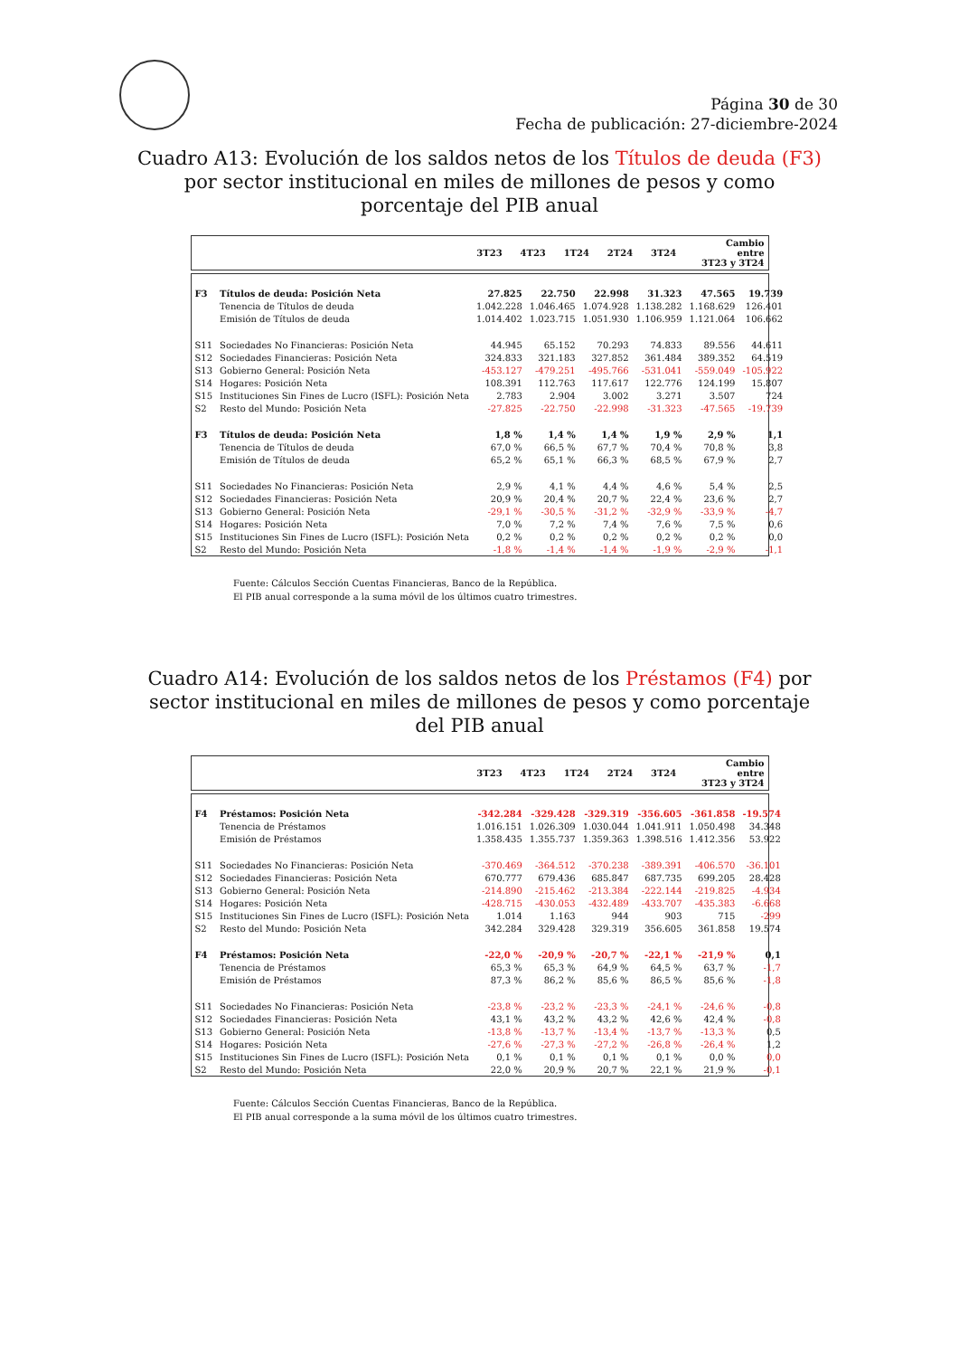Página 30 de 30
Fecha de publicación: 27-diciembre-2024
Cuadro A13: Evolución de los saldos netos de los Títulos de deuda (F3) por sector institucional en miles de millones de pesos y como porcentaje del PIB anual
| | 3T23 | 4T23 | 1T24 | 2T24 | 3T24 | Cambio entre 3T23 y 3T24 |
| --- | --- | --- | --- | --- | --- | --- |
| F3 | Títulos de deuda: Posición Neta | 27.825 | 22.750 | 22.998 | 31.323 | 47.565 | 19.739 |
| | Tenencia de Títulos de deuda | 1.042.228 | 1.046.465 | 1.074.928 | 1.138.282 | 1.168.629 | 126.401 |
| | Emisión de Títulos de deuda | 1.014.402 | 1.023.715 | 1.051.930 | 1.106.959 | 1.121.064 | 106.662 |
| S11 | Sociedades No Financieras: Posición Neta | 44.945 | 65.152 | 70.293 | 74.833 | 89.556 | 44.611 |
| S12 | Sociedades Financieras: Posición Neta | 324.833 | 321.183 | 327.852 | 361.484 | 389.352 | 64.519 |
| S13 | Gobierno General: Posición Neta | -453.127 | -479.251 | -495.766 | -531.041 | -559.049 | -105.922 |
| S14 | Hogares: Posición Neta | 108.391 | 112.763 | 117.617 | 122.776 | 124.199 | 15.807 |
| S15 | Instituciones Sin Fines de Lucro (ISFL): Posición Neta | 2.783 | 2.904 | 3.002 | 3.271 | 3.507 | 724 |
| S2 | Resto del Mundo: Posición Neta | -27.825 | -22.750 | -22.998 | -31.323 | -47.565 | -19.739 |
| F3 | Títulos de deuda: Posición Neta | 1,8 % | 1,4 % | 1,4 % | 1,9 % | 2,9 % | 1,1 |
| | Tenencia de Títulos de deuda | 67,0 % | 66,5 % | 67,7 % | 70,4 % | 70,8 % | 3,8 |
| | Emisión de Títulos de deuda | 65,2 % | 65,1 % | 66,3 % | 68,5 % | 67,9 % | 2,7 |
| S11 | Sociedades No Financieras: Posición Neta | 2,9 % | 4,1 % | 4,4 % | 4,6 % | 5,4 % | 2,5 |
| S12 | Sociedades Financieras: Posición Neta | 20,9 % | 20,4 % | 20,7 % | 22,4 % | 23,6 % | 2,7 |
| S13 | Gobierno General: Posición Neta | -29,1 % | -30,5 % | -31,2 % | -32,9 % | -33,9 % | -4,7 |
| S14 | Hogares: Posición Neta | 7,0 % | 7,2 % | 7,4 % | 7,6 % | 7,5 % | 0,6 |
| S15 | Instituciones Sin Fines de Lucro (ISFL): Posición Neta | 0,2 % | 0,2 % | 0,2 % | 0,2 % | 0,2 % | 0,0 |
| S2 | Resto del Mundo: Posición Neta | -1,8 % | -1,4 % | -1,4 % | -1,9 % | -2,9 % | -1,1 |
Fuente: Cálculos Sección Cuentas Financieras, Banco de la República.
El PIB anual corresponde a la suma móvil de los últimos cuatro trimestres.
Cuadro A14: Evolución de los saldos netos de los Préstamos (F4) por sector institucional en miles de millones de pesos y como porcentaje del PIB anual
| | 3T23 | 4T23 | 1T24 | 2T24 | 3T24 | Cambio entre 3T23 y 3T24 |
| --- | --- | --- | --- | --- | --- | --- |
| F4 | Préstamos: Posición Neta | -342.284 | -329.428 | -329.319 | -356.605 | -361.858 | -19.574 |
| | Tenencia de Préstamos | 1.016.151 | 1.026.309 | 1.030.044 | 1.041.911 | 1.050.498 | 34.348 |
| | Emisión de Préstamos | 1.358.435 | 1.355.737 | 1.359.363 | 1.398.516 | 1.412.356 | 53.922 |
| S11 | Sociedades No Financieras: Posición Neta | -370.469 | -364.512 | -370.238 | -389.391 | -406.570 | -36.101 |
| S12 | Sociedades Financieras: Posición Neta | 670.777 | 679.436 | 685.847 | 687.735 | 699.205 | 28.428 |
| S13 | Gobierno General: Posición Neta | -214.890 | -215.462 | -213.384 | -222.144 | -219.825 | -4.934 |
| S14 | Hogares: Posición Neta | -428.715 | -430.053 | -432.489 | -433.707 | -435.383 | -6.668 |
| S15 | Instituciones Sin Fines de Lucro (ISFL): Posición Neta | 1.014 | 1.163 | 944 | 903 | 715 | -299 |
| S2 | Resto del Mundo: Posición Neta | 342.284 | 329.428 | 329.319 | 356.605 | 361.858 | 19.574 |
| F4 | Préstamos: Posición Neta | -22,0 % | -20,9 % | -20,7 % | -22,1 % | -21,9 % | 0,1 |
| | Tenencia de Préstamos | 65,3 % | 65,3 % | 64,9 % | 64,5 % | 63,7 % | -1,7 |
| | Emisión de Préstamos | 87,3 % | 86,2 % | 85,6 % | 86,5 % | 85,6 % | -1,8 |
| S11 | Sociedades No Financieras: Posición Neta | -23,8 % | -23,2 % | -23,3 % | -24,1 % | -24,6 % | -0,8 |
| S12 | Sociedades Financieras: Posición Neta | 43,1 % | 43,2 % | 43,2 % | 42,6 % | 42,4 % | -0,8 |
| S13 | Gobierno General: Posición Neta | -13,8 % | -13,7 % | -13,4 % | -13,7 % | -13,3 % | 0,5 |
| S14 | Hogares: Posición Neta | -27,6 % | -27,3 % | -27,2 % | -26,8 % | -26,4 % | 1,2 |
| S15 | Instituciones Sin Fines de Lucro (ISFL): Posición Neta | 0,1 % | 0,1 % | 0,1 % | 0,1 % | 0,0 % | 0,0 |
| S2 | Resto del Mundo: Posición Neta | 22,0 % | 20,9 % | 20,7 % | 22,1 % | 21,9 % | -0,1 |
Fuente: Cálculos Sección Cuentas Financieras, Banco de la República.
El PIB anual corresponde a la suma móvil de los últimos cuatro trimestres.